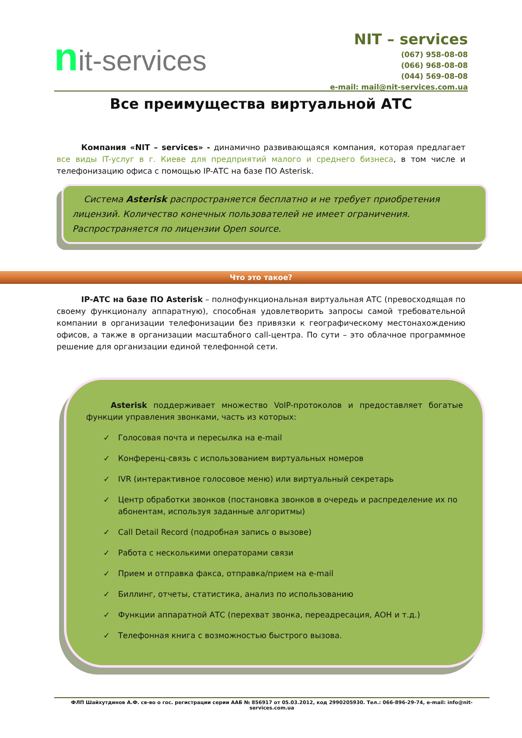nit-services
NIT – services
(067) 958-08-08
(066) 968-08-08
(044) 569-08-08
e-mail: mail@nit-services.com.ua
Все преимущества виртуальной АТС
Компания «NIT – services» - динамично развивающаяся компания, которая предлагает все виды IT-услуг в г. Киеве для предприятий малого и среднего бизнеса, в том числе и телефонизацию офиса с помощью IP-АТС на базе ПО Asterisk.
Система Asterisk распространяется бесплатно и не требует приобретения лицензий. Количество конечных пользователей не имеет ограничения. Распространяется по лицензии Open source.
Что это такое?
IP-АТС на базе ПО Asterisk – полнофункциональная виртуальная АТС (превосходящая по своему функционалу аппаратную), способная удовлетворить запросы самой требовательной компании в организации телефонизации без привязки к географическому местонахождению офисов, а также в организации масштабного call-центра. По сути – это облачное программное решение для организации единой телефонной сети.
Asterisk поддерживает множество VoIP-протоколов и предоставляет богатые функции управления звонками, часть из которых:
✓ Голосовая почта и пересылка на e-mail
✓ Конференц-связь с использованием виртуальных номеров
✓ IVR (интерактивное голосовое меню) или виртуальный секретарь
✓ Центр обработки звонков (постановка звонков в очередь и распределение их по абонентам, используя заданные алгоритмы)
✓ Call Detail Record (подробная запись о вызове)
✓ Работа с несколькими операторами связи
✓ Прием и отправка факса, отправка/прием на e-mail
✓ Биллинг, отчеты, статистика, анализ по использованию
✓ Функции аппаратной АТС (перехват звонка, переадресация, АОН и т.д.)
✓ Телефонная книга с возможностью быстрого вызова.
ФЛП Шайхутдинов А.Ф. св-во о гос. регистрации серии ААБ № 856917 от 05.03.2012, код 2990205930. Тел.: 066-896-29-74, e-mail: info@nit-services.com.ua